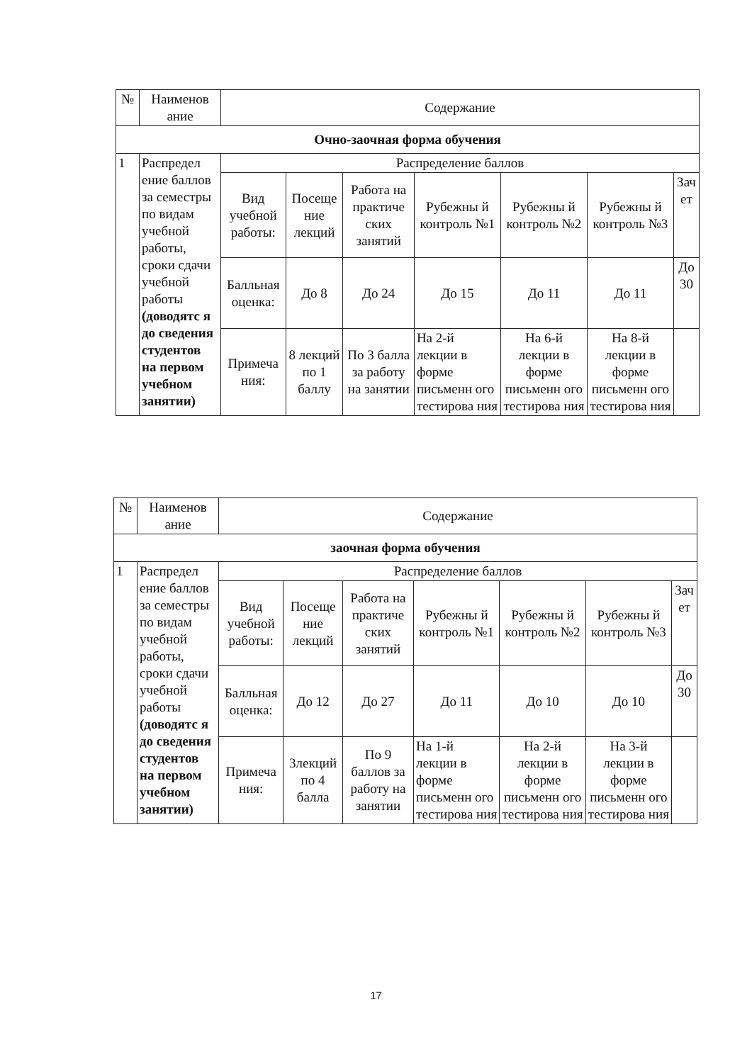| № | Наименов ание | Содержание | | | | | | |
| --- | --- | --- | --- | --- | --- | --- | --- | --- |
| Очно-заочная форма обучения | | | | | | | | |
| 1 | Распредел ение баллов за семестры по видам учебной работы, сроки сдачи учебной работы (доводятс я до сведения студентов на первом учебном занятии) | Распределение баллов | | | | | | |
| | | Вид учебной работы: | Посеще ние лекций | Работа на практиче ских занятий | Рубежны й контроль №1 | Рубежны й контроль №2 | Рубежны й контроль №3 | Зач ет |
| | | Балльная оценка: | До 8 | До 24 | До 15 | До 11 | До 11 | До 30 |
| | | Примеча ния: | 8 лекций по 1 баллу | По 3 балла за работу на занятии | На 2-й лекции в форме письменн ого тестирова ния | На 6-й лекции в форме письменн ого тестирова ния | На 8-й лекции в форме письменн ого тестирова ния | |
| № | Наименов ание | Содержание | | | | | | |
| --- | --- | --- | --- | --- | --- | --- | --- | --- |
| заочная форма обучения | | | | | | | | |
| 1 | Распредел ение баллов за семестры по видам учебной работы, сроки сдачи учебной работы (доводятс я до сведения студентов на первом учебном занятии) | Распределение баллов | | | | | | |
| | | Вид учебной работы: | Посеще ние лекций | Работа на практиче ских занятий | Рубежны й контроль №1 | Рубежны й контроль №2 | Рубежны й контроль №3 | Зач ет |
| | | Балльная оценка: | До 12 | До 27 | До 11 | До 10 | До 10 | До 30 |
| | | Примеча ния: | 3лекций по 4 балла | По 9 баллов за работу на занятии | На 1-й лекции в форме письменн ого тестирова ния | На 2-й лекции в форме письменн ого тестирова ния | На 3-й лекции в форме письменн ого тестирова ния | |
17